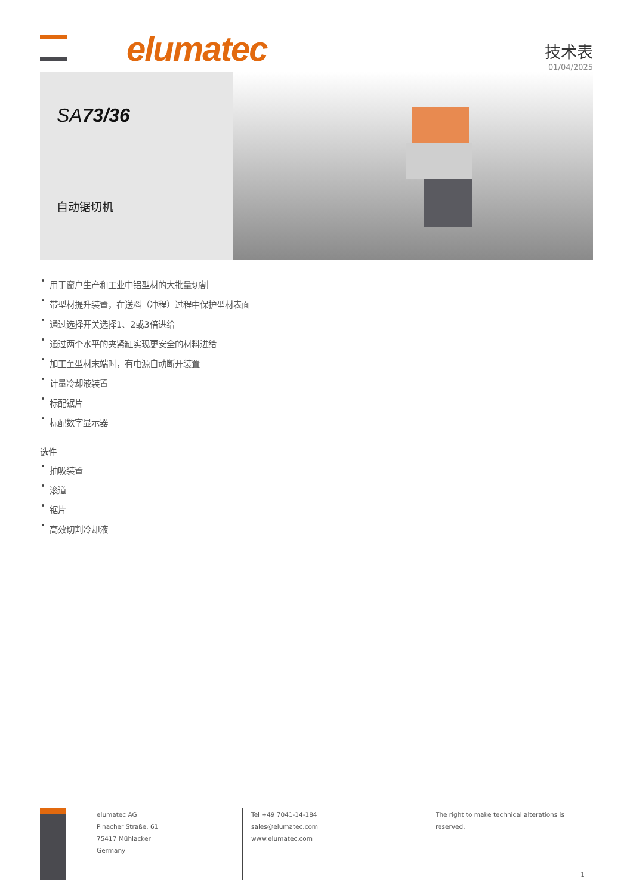elumatec
技术表
01/04/2025
SA73/36
自动锯切机
用于窗户生产和工业中铝型材的大批量切割
带型材提升装置，在送料（冲程）过程中保护型材表面
通过选择开关选择1、2或3倍进给
通过两个水平的夹紧缸实现更安全的材料进给
加工至型材末端时，有电源自动断开装置
计量冷却液装置
标配锯片
标配数字显示器
选件
抽吸装置
滚道
锯片
高效切割冷却液
elumatec AG
Pinacher Straße, 61
75417 Mühlacker
Germany
Tel +49 7041-14-184
sales@elumatec.com
www.elumatec.com
The right to make technical alterations is
reserved.
1